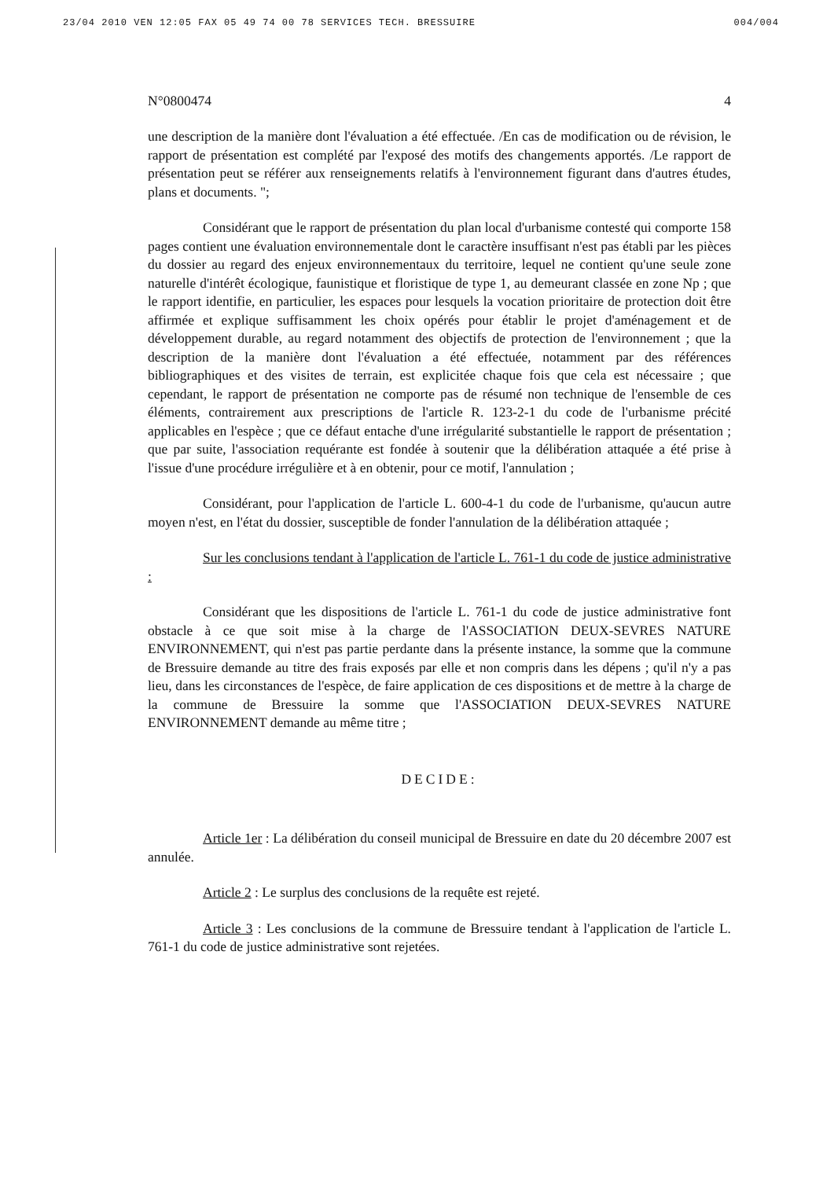23/04 2010 VEN 12:05 FAX 05 49 74 00 78 SERVICES TECH. BRESSUIRE 004/004
N°0800474 4
une description de la manière dont l'évaluation a été effectuée. /En cas de modification ou de révision, le rapport de présentation est complété par l'exposé des motifs des changements apportés. /Le rapport de présentation peut se référer aux renseignements relatifs à l'environnement figurant dans d'autres études, plans et documents. ";
Considérant que le rapport de présentation du plan local d'urbanisme contesté qui comporte 158 pages contient une évaluation environnementale dont le caractère insuffisant n'est pas établi par les pièces du dossier au regard des enjeux environnementaux du territoire, lequel ne contient qu'une seule zone naturelle d'intérêt écologique, faunistique et floristique de type 1, au demeurant classée en zone Np ; que le rapport identifie, en particulier, les espaces pour lesquels la vocation prioritaire de protection doit être affirmée et explique suffisamment les choix opérés pour établir le projet d'aménagement et de développement durable, au regard notamment des objectifs de protection de l'environnement ; que la description de la manière dont l'évaluation a été effectuée, notamment par des références bibliographiques et des visites de terrain, est explicitée chaque fois que cela est nécessaire ; que cependant, le rapport de présentation ne comporte pas de résumé non technique de l'ensemble de ces éléments, contrairement aux prescriptions de l'article R. 123-2-1 du code de l'urbanisme précité applicables en l'espèce ; que ce défaut entache d'une irrégularité substantielle le rapport de présentation ; que par suite, l'association requérante est fondée à soutenir que la délibération attaquée a été prise à l'issue d'une procédure irrégulière et à en obtenir, pour ce motif, l'annulation ;
Considérant, pour l'application de l'article L. 600-4-1 du code de l'urbanisme, qu'aucun autre moyen n'est, en l'état du dossier, susceptible de fonder l'annulation de la délibération attaquée ;
Sur les conclusions tendant à l'application de l'article L. 761-1 du code de justice administrative :
Considérant que les dispositions de l'article L. 761-1 du code de justice administrative font obstacle à ce que soit mise à la charge de l'ASSOCIATION DEUX-SEVRES NATURE ENVIRONNEMENT, qui n'est pas partie perdante dans la présente instance, la somme que la commune de Bressuire demande au titre des frais exposés par elle et non compris dans les dépens ; qu'il n'y a pas lieu, dans les circonstances de l'espèce, de faire application de ces dispositions et de mettre à la charge de la commune de Bressuire la somme que l'ASSOCIATION DEUX-SEVRES NATURE ENVIRONNEMENT demande au même titre ;
DECIDE:
Article 1er : La délibération du conseil municipal de Bressuire en date du 20 décembre 2007 est annulée.
Article 2 : Le surplus des conclusions de la requête est rejeté.
Article 3 : Les conclusions de la commune de Bressuire tendant à l'application de l'article L. 761-1 du code de justice administrative sont rejetées.